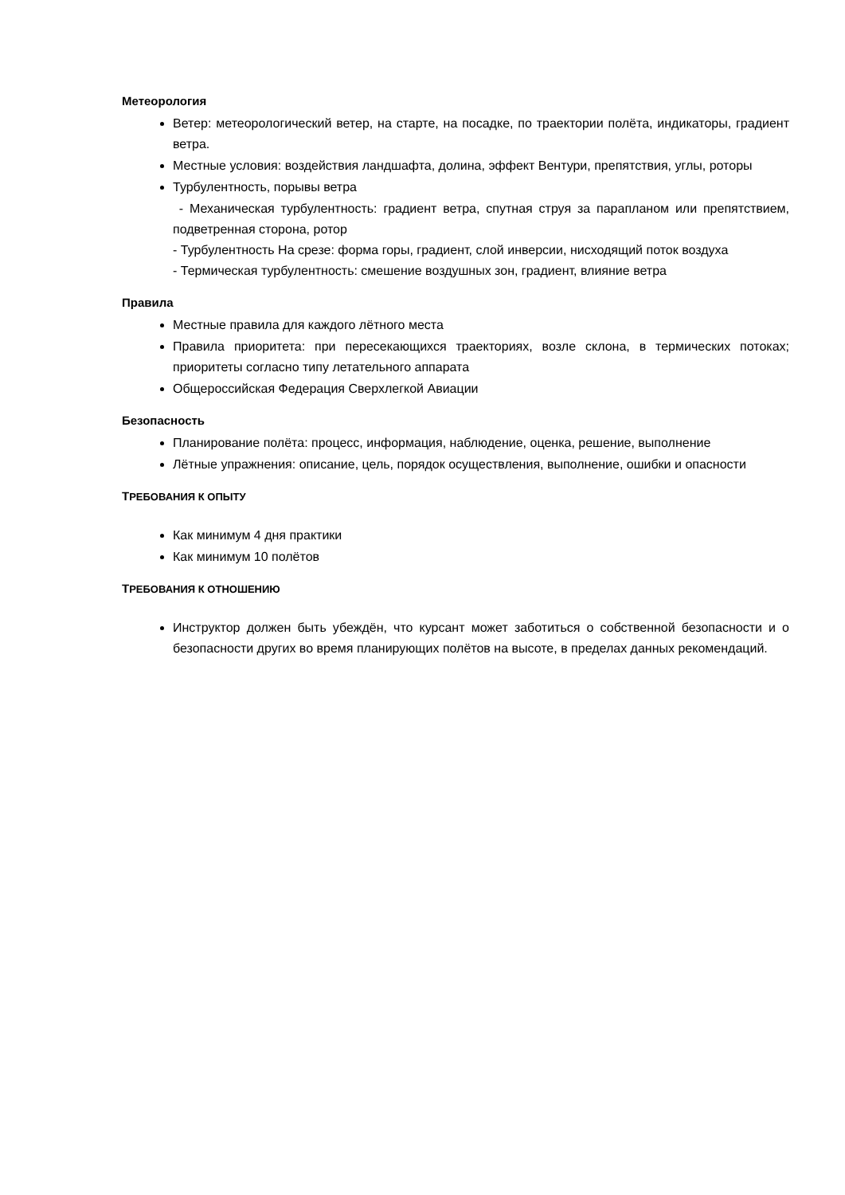Метеорология
Ветер: метеорологический ветер, на старте, на посадке, по траектории полёта, индикаторы, градиент ветра.
Местные условия: воздействия ландшафта, долина, эффект Вентури, препятствия, углы, роторы
Турбулентность, порывы ветра
- Механическая турбулентность: градиент ветра, спутная струя за парапланом или препятствием, подветренная сторона, ротор
- Турбулентность На срезе: форма горы, градиент, слой инверсии, нисходящий поток воздуха
- Термическая турбулентность: смешение воздушных зон, градиент, влияние ветра
Правила
Местные правила для каждого лётного места
Правила приоритета: при пересекающихся траекториях, возле склона, в термических потоках; приоритеты согласно типу летательного аппарата
Общероссийская Федерация Сверхлегкой Авиации
Безопасность
Планирование полёта: процесс, информация, наблюдение, оценка, решение, выполнение
Лётные упражнения: описание, цель, порядок осуществления, выполнение, ошибки и опасности
ТРЕБОВАНИЯ К ОПЫТУ
Как минимум 4 дня практики
Как минимум 10 полётов
ТРЕБОВАНИЯ К ОТНОШЕНИЮ
Инструктор должен быть убеждён, что курсант может заботиться о собственной безопасности и о безопасности других во время планирующих полётов на высоте, в пределах данных рекомендаций.